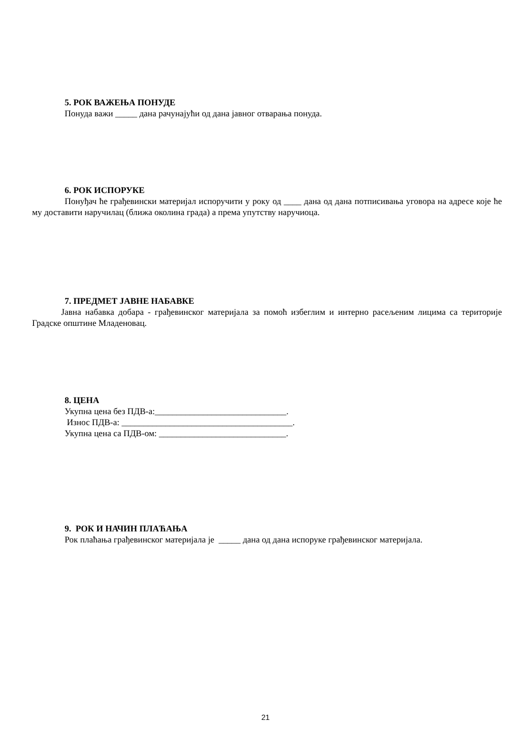5. РОК ВАЖЕЊА ПОНУДЕ
Понуда важи _____ дана рачунајући од дана јавног отварања понуда.
6. РОК ИСПОРУКЕ
Понуђач ће грађевински материјал испоручити у року од ____ дана од дана потписивања уговора на адресе које ће му доставити наручилац (ближа околина града) а према упутству наручиоца.
7. ПРЕДМЕТ ЈАВНЕ НАБАВКЕ
Јавна набавка добара - грађевинског материјала за помоћ избеглим и интерно расељеним лицима са територије Градске општине Младеновац.
8. ЦЕНА
Укупна цена без ПДВ-а:______________________________.
Износ ПДВ-а: _______________________________________.
Укупна цена са ПДВ-ом: _____________________________.
9. РОК И НАЧИН ПЛАЋАЊА
Рок плаћања грађевинског материјала је _____ дана од дана испоруке грађевинског материјала.
21